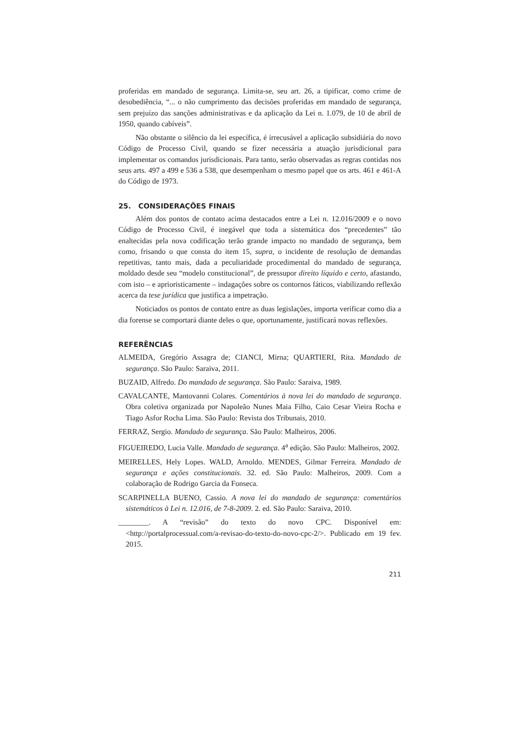proferidas em mandado de segurança. Limita-se, seu art. 26, a tipificar, como crime de desobediência, “... o não cumprimento das decisões proferidas em mandado de segurança, sem prejuízo das sanções administrativas e da aplicação da Lei n. 1.079, de 10 de abril de 1950, quando cabíveis”.
Não obstante o silêncio da lei específica, é irrecusável a aplicação subsidiária do novo Código de Processo Civil, quando se fizer necessária a atuação jurisdicional para implementar os comandos jurisdicionais. Para tanto, serão observadas as regras contidas nos seus arts. 497 a 499 e 536 a 538, que desempenham o mesmo papel que os arts. 461 e 461-A do Código de 1973.
25. CONSIDERAÇÕES FINAIS
Além dos pontos de contato acima destacados entre a Lei n. 12.016/2009 e o novo Código de Processo Civil, é inegável que toda a sistemática dos “precedentes” tão enaltecidas pela nova codificação terão grande impacto no mandado de segurança, bem como, frisando o que consta do item 15, supra, o incidente de resolução de demandas repetitivas, tanto mais, dada a peculiaridade procedimental do mandado de segurança, moldado desde seu “modelo constitucional”, de pressupor direito líquido e certo, afastando, com isto – e aprioristicamente – indagações sobre os contornos fáticos, viabilizando reflexão acerca da tese jurídica que justifica a impetração.
Noticiados os pontos de contato entre as duas legislações, importa verificar como dia a dia forense se comportará diante deles o que, oportunamente, justificará novas reflexões.
REFERÊNCIAS
ALMEIDA, Gregório Assagra de; CIANCI, Mirna; QUARTIERI, Rita. Mandado de segurança. São Paulo: Saraiva, 2011.
BUZAID, Alfredo. Do mandado de segurança. São Paulo: Saraiva, 1989.
CAVALCANTE, Mantovanni Colares. Comentários à nova lei do mandado de segurança. Obra coletiva organizada por Napoleão Nunes Maia Filho, Caio Cesar Vieira Rocha e Tiago Asfor Rocha Lima. São Paulo: Revista dos Tribunais, 2010.
FERRAZ, Sergio. Mandado de segurança. São Paulo: Malheiros, 2006.
FIGUEIREDO, Lucia Valle. Mandado de segurança. 4<sup>a</sup> edição. São Paulo: Malheiros, 2002.
MEIRELLES, Hely Lopes. WALD, Arnoldo. MENDES, Gilmar Ferreira. Mandado de segurança e ações constitucionais. 32. ed. São Paulo: Malheiros, 2009. Com a colaboração de Rodrigo Garcia da Fonseca.
SCARPINELLA BUENO, Cassio. A nova lei do mandado de segurança: comentários sistemáticos à Lei n. 12.016, de 7-8-2009. 2. ed. São Paulo: Saraiva, 2010.
________. A “revisão” do texto do novo CPC. Disponível em: <http://portalprocessual.com/a-revisao-do-texto-do-novo-cpc-2/>. Publicado em 19 fev. 2015.
211